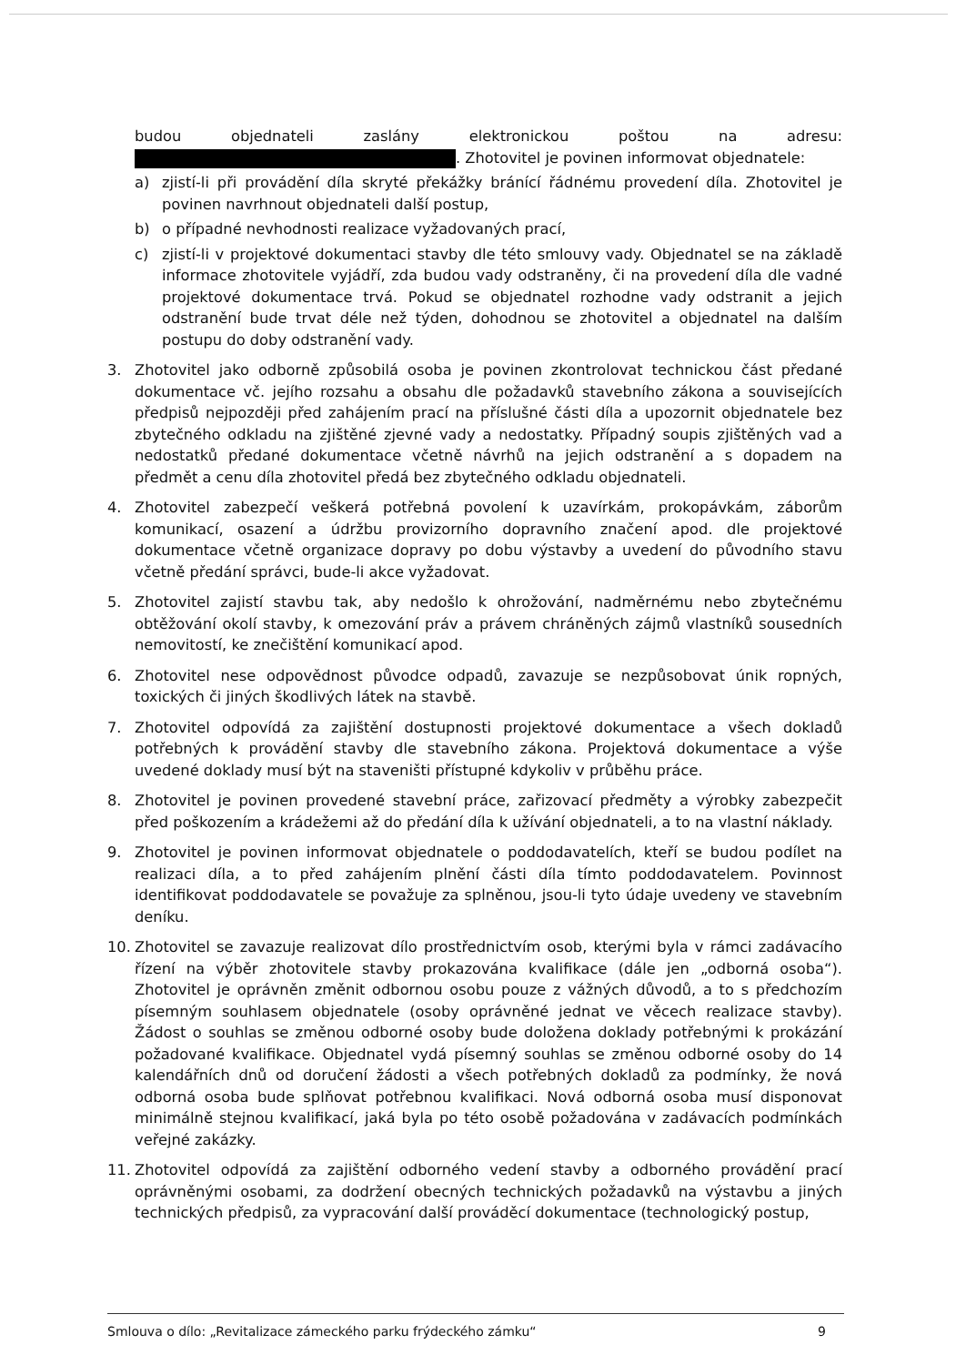budou objednateli zaslány elektronickou poštou na adresu: . Zhotovitel je povinen informovat objednatele:
a) zjistí-li při provádění díla skryté překážky bránící řádnému provedení díla. Zhotovitel je povinen navrhnout objednateli další postup,
b) o případné nevhodnosti realizace vyžadovaných prací,
c) zjistí-li v projektové dokumentaci stavby dle této smlouvy vady. Objednatel se na základě informace zhotovitele vyjádří, zda budou vady odstraněny, či na provedení díla dle vadné projektové dokumentace trvá. Pokud se objednatel rozhodne vady odstranit a jejich odstranění bude trvat déle než týden, dohodnou se zhotovitel a objednatel na dalším postupu do doby odstranění vady.
3. Zhotovitel jako odborně způsobilá osoba je povinen zkontrolovat technickou část předané dokumentace vč. jejího rozsahu a obsahu dle požadavků stavebního zákona a souvisejících předpisů nejpozději před zahájením prací na příslušné části díla a upozornit objednatele bez zbytečného odkladu na zjištěné zjevné vady a nedostatky. Případný soupis zjištěných vad a nedostatků předané dokumentace včetně návrhů na jejich odstranění a s dopadem na předmět a cenu díla zhotovitel předá bez zbytečného odkladu objednateli.
4. Zhotovitel zabezpečí veškerá potřebná povolení k uzavírkám, prokopávkám, záborům komunikací, osazení a údržbu provizorního dopravního značení apod. dle projektové dokumentace včetně organizace dopravy po dobu výstavby a uvedení do původního stavu včetně předání správci, bude-li akce vyžadovat.
5. Zhotovitel zajistí stavbu tak, aby nedošlo k ohrožování, nadměrnému nebo zbytečnému obtěžování okolí stavby, k omezování práv a právem chráněných zájmů vlastníků sousedních nemovitostí, ke znečištění komunikací apod.
6. Zhotovitel nese odpovědnost původce odpadů, zavazuje se nezpůsobovat únik ropných, toxických či jiných škodlivých látek na stavbě.
7. Zhotovitel odpovídá za zajištění dostupnosti projektové dokumentace a všech dokladů potřebných k provádění stavby dle stavebního zákona. Projektová dokumentace a výše uvedené doklady musí být na staveništi přístupné kdykoliv v průběhu práce.
8. Zhotovitel je povinen provedené stavební práce, zařizovací předměty a výrobky zabezpečit před poškozením a krádežemi až do předání díla k užívání objednateli, a to na vlastní náklady.
9. Zhotovitel je povinen informovat objednatele o poddodavatelích, kteří se budou podílet na realizaci díla, a to před zahájením plnění části díla tímto poddodavatelem. Povinnost identifikovat poddodavatele se považuje za splněnou, jsou-li tyto údaje uvedeny ve stavebním deníku.
10. Zhotovitel se zavazuje realizovat dílo prostřednictvím osob, kterými byla v rámci zadávacího řízení na výběr zhotovitele stavby prokazována kvalifikace (dále jen „odborná osoba“). Zhotovitel je oprávněn změnit odbornou osobu pouze z vážných důvodů, a to s předchozím písemným souhlasem objednatele (osoby oprávněné jednat ve věcech realizace stavby). Žádost o souhlas se změnou odborné osoby bude doložena doklady potřebnými k prokázání požadované kvalifikace. Objednatel vydá písemný souhlas se změnou odborné osoby do 14 kalendářních dnů od doručení žádosti a všech potřebných dokladů za podmínky, že nová odborná osoba bude splňovat potřebnou kvalifikaci. Nová odborná osoba musí disponovat minimálně stejnou kvalifikací, jaká byla po této osobě požadována v zadávacích podmínkách veřejné zakázky.
11. Zhotovitel odpovídá za zajištění odborného vedení stavby a odborného provádění prací oprávněnými osobami, za dodržení obecných technických požadavků na výstavbu a jiných technických předpisů, za vypracování další prováděcí dokumentace (technologický postup,
Smlouva o dílo: „Revitalizace zámeckého parku frýdeckého zámku“9